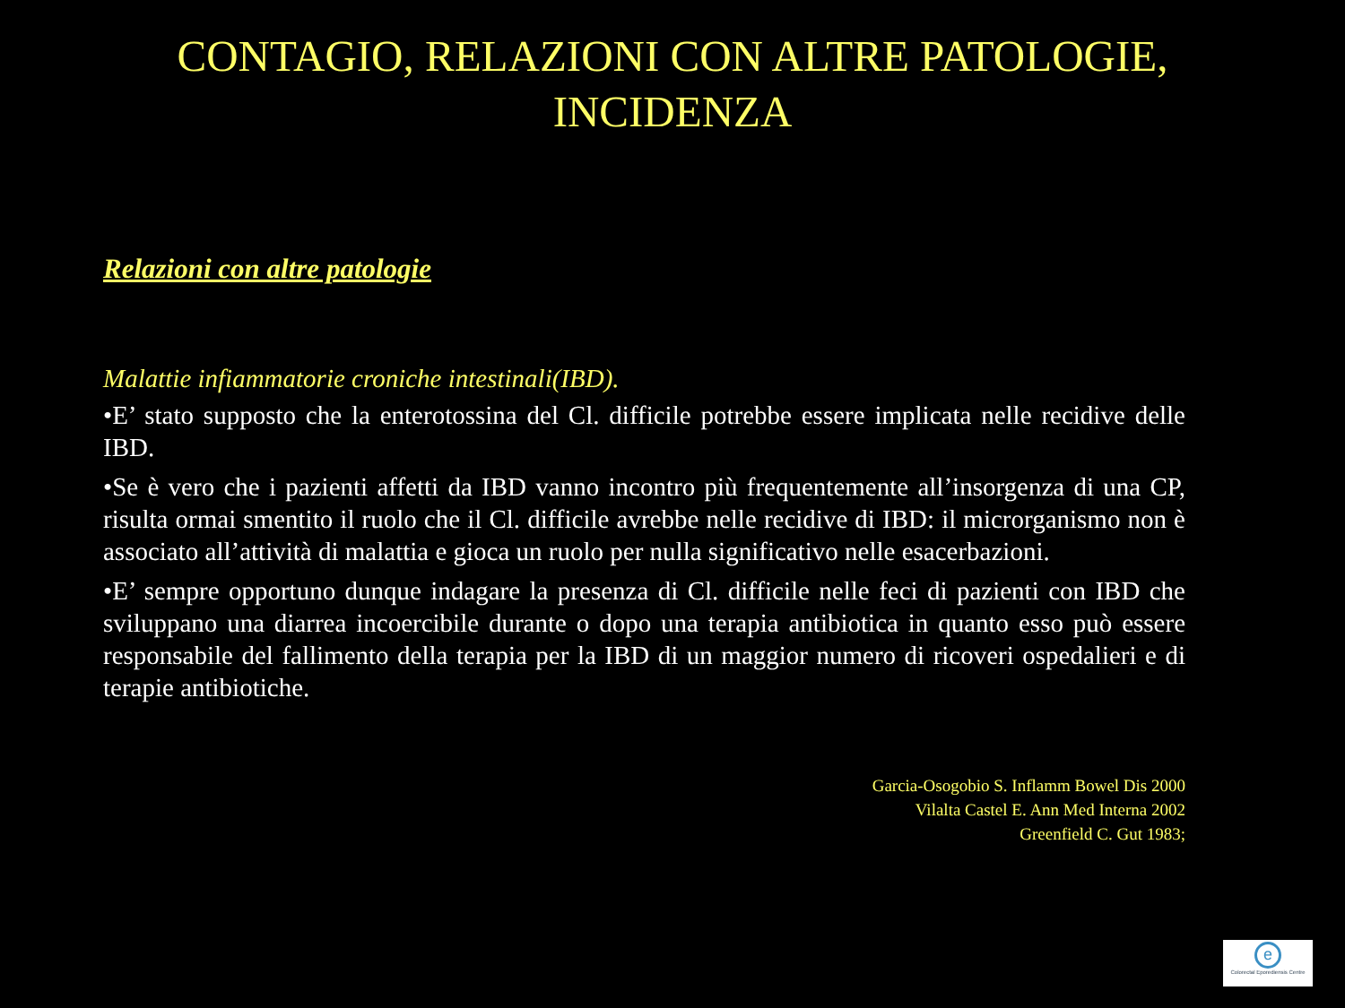CONTAGIO, RELAZIONI CON ALTRE PATOLOGIE,
INCIDENZA
Relazioni con altre patologie
Malattie infiammatorie croniche intestinali(IBD).
•E’ stato supposto che la enterotossina del Cl. difficile potrebbe essere implicata nelle recidive delle IBD.
•Se è vero che i pazienti affetti da IBD vanno incontro più frequentemente all’insorgenza di una CP, risulta ormai smentito il ruolo che il Cl. difficile avrebbe nelle recidive di IBD: il microrganismo non è associato all’attività di malattia e gioca un ruolo per nulla significativo nelle esacerbazioni.
•E’ sempre opportuno dunque indagare la presenza di Cl. difficile nelle feci di pazienti con IBD che sviluppano una diarrea incoercibile durante o dopo una terapia antibiotica in quanto esso può essere responsabile del fallimento della terapia per la IBD di un maggior numero di ricoveri ospedalieri e di terapie antibiotiche.
Garcia-Osogobio S. Inflamm Bowel Dis 2000
Vilalta Castel E. Ann Med Interna 2002
Greenfield C. Gut 1983;
e
Colorectal Eporediensis Centre